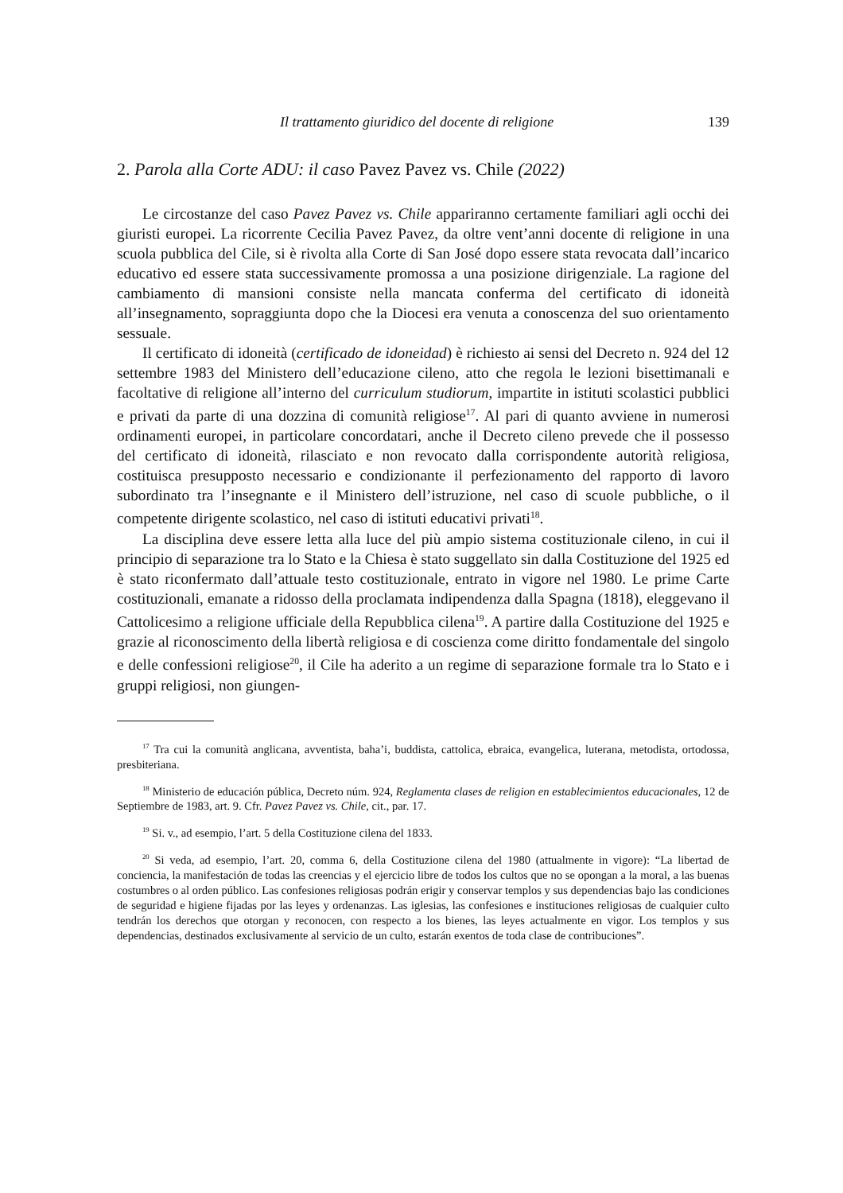Il trattamento giuridico del docente di religione 139
2. Parola alla Corte ADU: il caso Pavez Pavez vs. Chile (2022)
Le circostanze del caso Pavez Pavez vs. Chile appariranno certamente familiari agli occhi dei giuristi europei. La ricorrente Cecilia Pavez Pavez, da oltre vent’anni docente di religione in una scuola pubblica del Cile, si è rivolta alla Corte di San José dopo essere stata revocata dall’incarico educativo ed essere stata successivamente promossa a una posizione dirigenziale. La ragione del cambiamento di mansioni consiste nella mancata conferma del certificato di idoneità all’insegnamento, sopraggiunta dopo che la Diocesi era venuta a conoscenza del suo orientamento sessuale.
Il certificato di idoneità (certificado de idoneidad) è richiesto ai sensi del Decreto n. 924 del 12 settembre 1983 del Ministero dell’educazione cileno, atto che regola le lezioni bisettimanali e facoltative di religione all’interno del curriculum studiorum, impartite in istituti scolastici pubblici e privati da parte di una dozzina di comunità religiose<sup>17</sup>. Al pari di quanto avviene in numerosi ordinamenti europei, in particolare concordatari, anche il Decreto cileno prevede che il possesso del certificato di idoneità, rilasciato e non revocato dalla corrispondente autorità religiosa, costituisca presupposto necessario e condizionante il perfezionamento del rapporto di lavoro subordinato tra l’insegnante e il Ministero dell’istruzione, nel caso di scuole pubbliche, o il competente dirigente scolastico, nel caso di istituti educativi privati<sup>18</sup>.
La disciplina deve essere letta alla luce del più ampio sistema costituzionale cileno, in cui il principio di separazione tra lo Stato e la Chiesa è stato suggellato sin dalla Costituzione del 1925 ed è stato riconfermato dall’attuale testo costituzionale, entrato in vigore nel 1980. Le prime Carte costituzionali, emanate a ridosso della proclamata indipendenza dalla Spagna (1818), eleggevano il Cattolicesimo a religione ufficiale della Repubblica cilena<sup>19</sup>. A partire dalla Costituzione del 1925 e grazie al riconoscimento della libertà religiosa e di coscienza come diritto fondamentale del singolo e delle confessioni religiose<sup>20</sup>, il Cile ha aderito a un regime di separazione formale tra lo Stato e i gruppi religiosi, non giungen-
<sup>17</sup> Tra cui la comunità anglicana, avventista, baha’i, buddista, cattolica, ebraica, evangelica, luterana, metodista, ortodossa, presbiteriana.
<sup>18</sup> Ministerio de educación pública, Decreto núm. 924, Reglamenta clases de religion en establecimientos educacionales, 12 de Septiembre de 1983, art. 9. Cfr. Pavez Pavez vs. Chile, cit., par. 17.
<sup>19</sup> Si. v., ad esempio, l’art. 5 della Costituzione cilena del 1833.
<sup>20</sup> Si veda, ad esempio, l’art. 20, comma 6, della Costituzione cilena del 1980 (attualmente in vigore): “La libertad de conciencia, la manifestación de todas las creencias y el ejercicio libre de todos los cultos que no se opongan a la moral, a las buenas costumbres o al orden público. Las confesiones religiosas podrán erigir y conservar templos y sus dependencias bajo las condiciones de seguridad e higiene fijadas por las leyes y ordenanzas. Las iglesias, las confesiones e instituciones religiosas de cualquier culto tendrán los derechos que otorgan y reconocen, con respecto a los bienes, las leyes actualmente en vigor. Los templos y sus dependencias, destinados exclusivamente al servicio de un culto, estarán exentos de toda clase de contribuciones”.